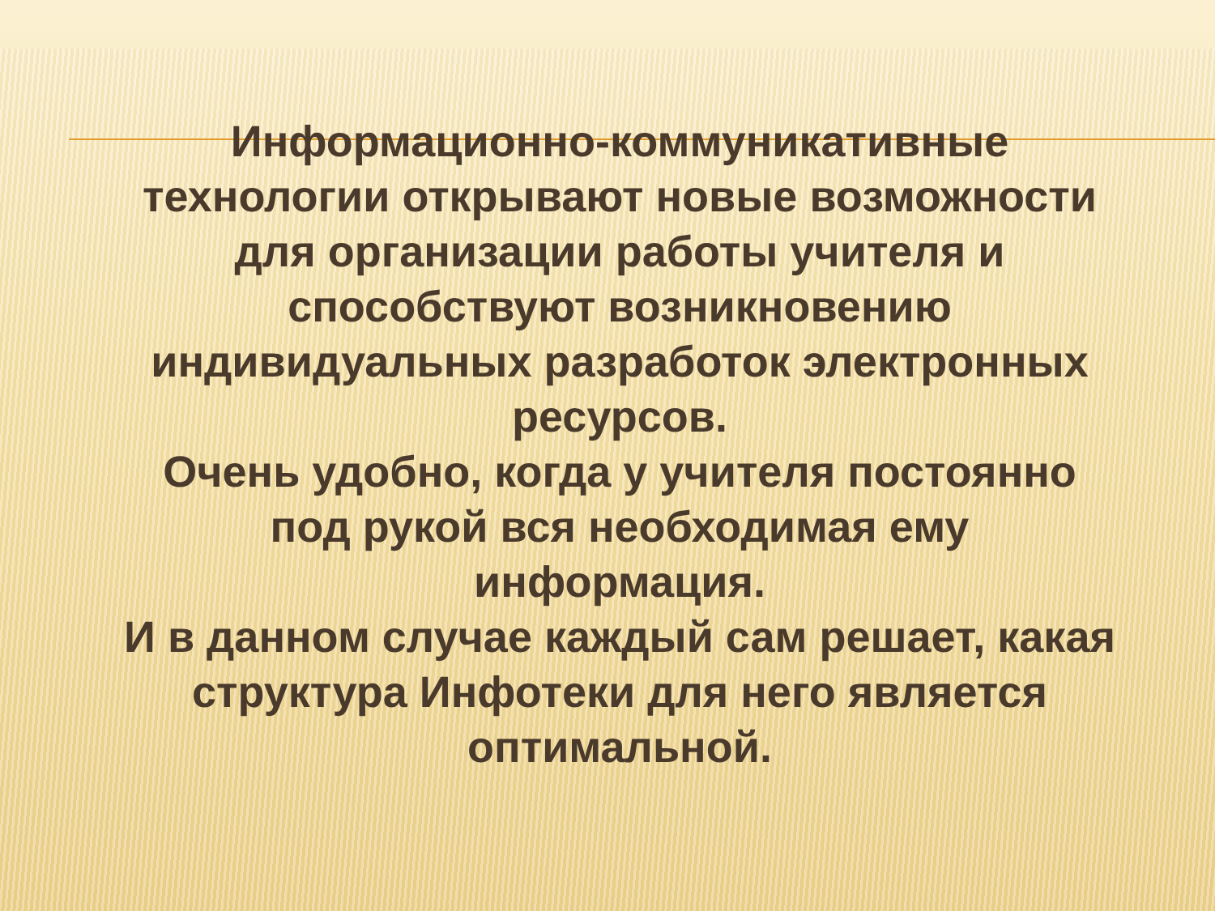Информационно-коммуникативные технологии открывают новые возможности для организации работы учителя и способствуют возникновению индивидуальных разработок электронных ресурсов.
Очень удобно, когда у учителя постоянно под рукой вся необходимая ему информация.
И в данном случае каждый сам решает, какая структура Инфотеки для него является оптимальной.